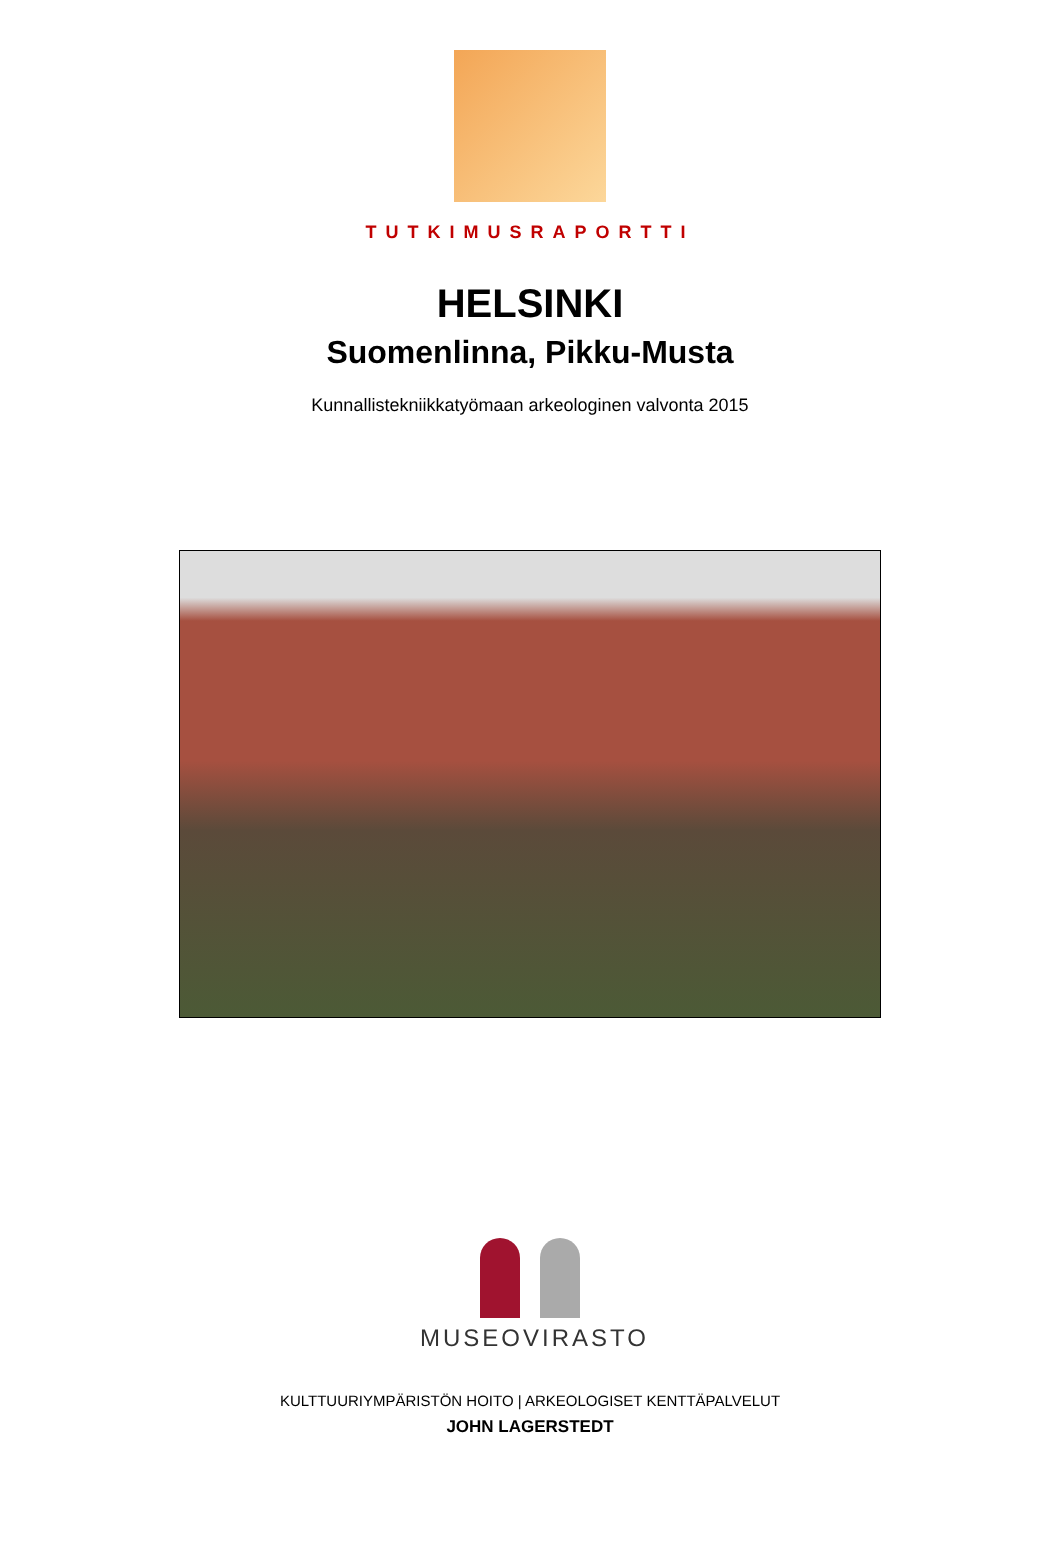TUTKIMUSRAPORTTI
HELSINKI
Suomenlinna, Pikku-Musta
Kunnallistekniikkatyömaan arkeologinen valvonta 2015
MUSEOVIRASTO
KULTTUURIYMPÄRISTÖN HOITO | ARKEOLOGISET KENTTÄPALVELUT
JOHN LAGERSTEDT